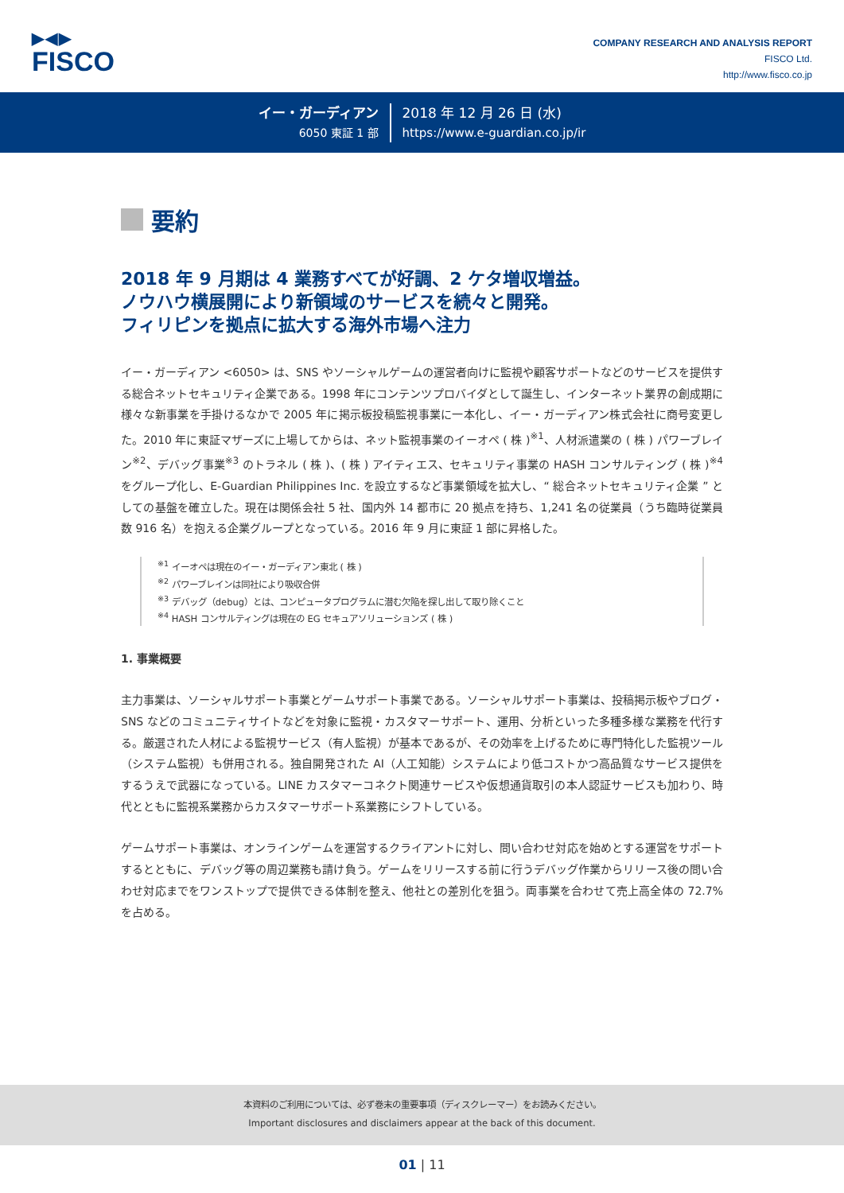▶◀▶
FISCO
COMPANY RESEARCH AND ANALYSIS REPORT
FISCO Ltd.
http://www.fisco.co.jp
イー・ガーディアン
6050 東証 1 部
2018 年 12 月 26 日 (水)
https://www.e-guardian.co.jp/ir
要約
2018 年 9 月期は 4 業務すべてが好調、2 ケタ増収増益。
ノウハウ横展開により新領域のサービスを続々と開発。
フィリピンを拠点に拡大する海外市場へ注力
イー・ガーディアン <6050> は、SNS やソーシャルゲームの運営者向けに監視や顧客サポートなどのサービスを提供する総合ネットセキュリティ企業である。1998 年にコンテンツプロバイダとして誕生し、インターネット業界の創成期に様々な新事業を手掛けるなかで 2005 年に掲示板投稿監視事業に一本化し、イー・ガーディアン株式会社に商号変更した。2010 年に東証マザーズに上場してからは、ネット監視事業のイーオペ ( 株 )<sup>※1</sup>、人材派遣業の ( 株 ) パワーブレイン<sup>※2</sup>、デバッグ事業<sup>※3</sup> のトラネル ( 株 )、( 株 ) アイティエス、セキュリティ事業の HASH コンサルティング ( 株 )<sup>※4</sup> をグループ化し、E-Guardian Philippines Inc. を設立するなど事業領域を拡大し、“ 総合ネットセキュリティ企業 ” としての基盤を確立した。現在は関係会社 5 社、国内外 14 都市に 20 拠点を持ち、1,241 名の従業員（うち臨時従業員数 916 名）を抱える企業グループとなっている。2016 年 9 月に東証 1 部に昇格した。
<sup>※1</sup> イーオペは現在のイー・ガーディアン東北 ( 株 )
<sup>※2</sup> パワーブレインは同社により吸収合併
<sup>※3</sup> デバッグ（debug）とは、コンピュータプログラムに潜む欠陥を探し出して取り除くこと
<sup>※4</sup> HASH コンサルティングは現在の EG セキュアソリューションズ ( 株 )
1. 事業概要
主力事業は、ソーシャルサポート事業とゲームサポート事業である。ソーシャルサポート事業は、投稿掲示板やブログ・SNS などのコミュニティサイトなどを対象に監視・カスタマーサポート、運用、分析といった多種多様な業務を代行する。厳選された人材による監視サービス（有人監視）が基本であるが、その効率を上げるために専門特化した監視ツール（システム監視）も併用される。独自開発された AI（人工知能）システムにより低コストかつ高品質なサービス提供をするうえで武器になっている。LINE カスタマーコネクト関連サービスや仮想通貨取引の本人認証サービスも加わり、時代とともに監視系業務からカスタマーサポート系業務にシフトしている。
ゲームサポート事業は、オンラインゲームを運営するクライアントに対し、問い合わせ対応を始めとする運営をサポートするとともに、デバッグ等の周辺業務も請け負う。ゲームをリリースする前に行うデバッグ作業からリリース後の問い合わせ対応までをワンストップで提供できる体制を整え、他社との差別化を狙う。両事業を合わせて売上高全体の 72.7% を占める。
本資料のご利用については、必ず巻末の重要事項（ディスクレーマー）をお読みください。
Important disclosures and disclaimers appear at the back of this document.
01 | 11